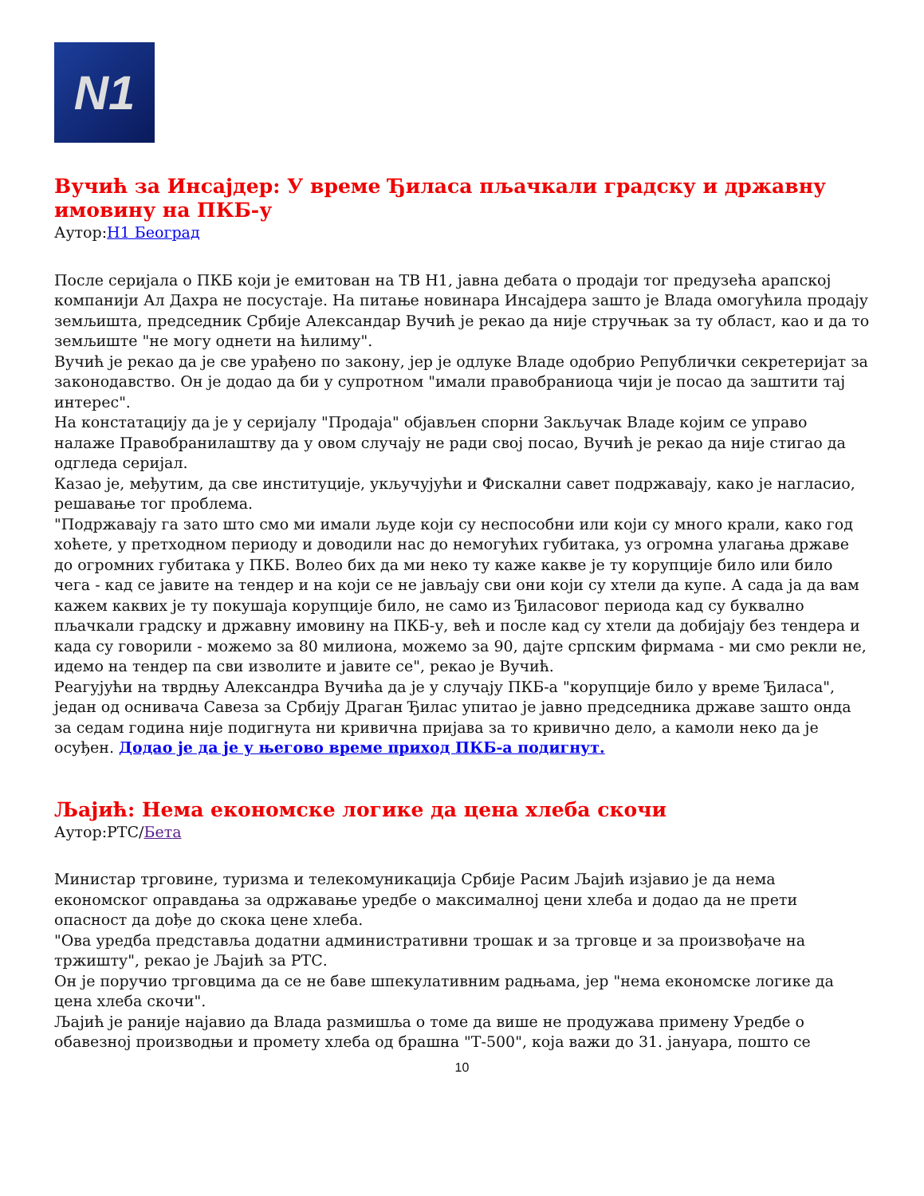N1
Вучић за Инсајдер: У време Ђиласа пљачкали градску и државну имовину на ПКБ-у
Аутор:Н1 Београд
После серијала о ПКБ који је емитован на ТВ Н1, јавна дебата о продаји тог предузећа арапској компанији Ал Дахра не посустаје. На питање новинара Инсајдера зашто је Влада омогућила продају земљишта, председник Србије Александар Вучић је рекао да није стручњак за ту област, као и да то земљиште "не могу однети на ћилиму".
Вучић је рекао да је све урађено по закону, јер је одлуке Владе одобрио Републички секретеријат за законодавство. Он је додао да би у супротном "имали правобраниоца чији је посао да заштити тај интерес".
На констатацију да је у серијалу "Продаја" објављен спорни Закључак Владе којим се управо налаже Правобранилаштву да у овом случају не ради свој посао, Вучић је рекао да није стигао да одгледа серијал.
Казао је, међутим, да све институције, укључујући и Фискални савет подржавају, како је нагласио, решавање тог проблема.
"Подржавају га зато што смо ми имали људе који су неспособни или који су много крали, како год хоћете, у претходном периоду и доводили нас до немогућих губитака, уз огромна улагања државе до огромних губитака у ПКБ. Волео бих да ми неко ту каже какве је ту корупције било или било чега - кад се јавите на тендер и на који се не јављају сви они који су хтели да купе. А сада ја да вам кажем каквих је ту покушаја корупције било, не само из Ђиласовог периода кад су буквално пљачкали градску и државну имовину на ПКБ-у, већ и после кад су хтели да добијају без тендера и када су говорили - можемо за 80 милиона, можемо за 90, дајте српским фирмама - ми смо рекли не, идемо на тендер па сви изволите и јавите се", рекао је Вучић.
Реагујући на тврдњу Александра Вучића да је у случају ПКБ-а "корупције било у време Ђиласа", један од оснивача Савеза за Србију Драган Ђилас упитао је јавно председника државе зашто онда за седам година није подигнута ни кривична пријава за то кривично дело, а камоли неко да је осуђен. Додао је да је у његово време приход ПКБ-а подигнут.
Љајић: Нема економске логике да цена хлеба скочи
Аутор:РТС/Бета
Министар трговине, туризма и телекомуникација Србије Расим Љајић изјавио је да нема економског оправдања за одржавање уредбе о максималној цени хлеба и додао да не прети опасност да дође до скока цене хлеба.
"Ова уредба представља додатни административни трошак и за трговце и за произвођаче на тржишту", рекао је Љајић за РТС.
Он је поручио трговцима да се не баве шпекулативним радњама, јер "нема економске логике да цена хлеба скочи".
Љајић је раније најавио да Влада размишља о томе да више не продужава примену Уредбе о обавезној производњи и промету хлеба од брашна "Т-500", која важи до 31. јануара, пошто се
10